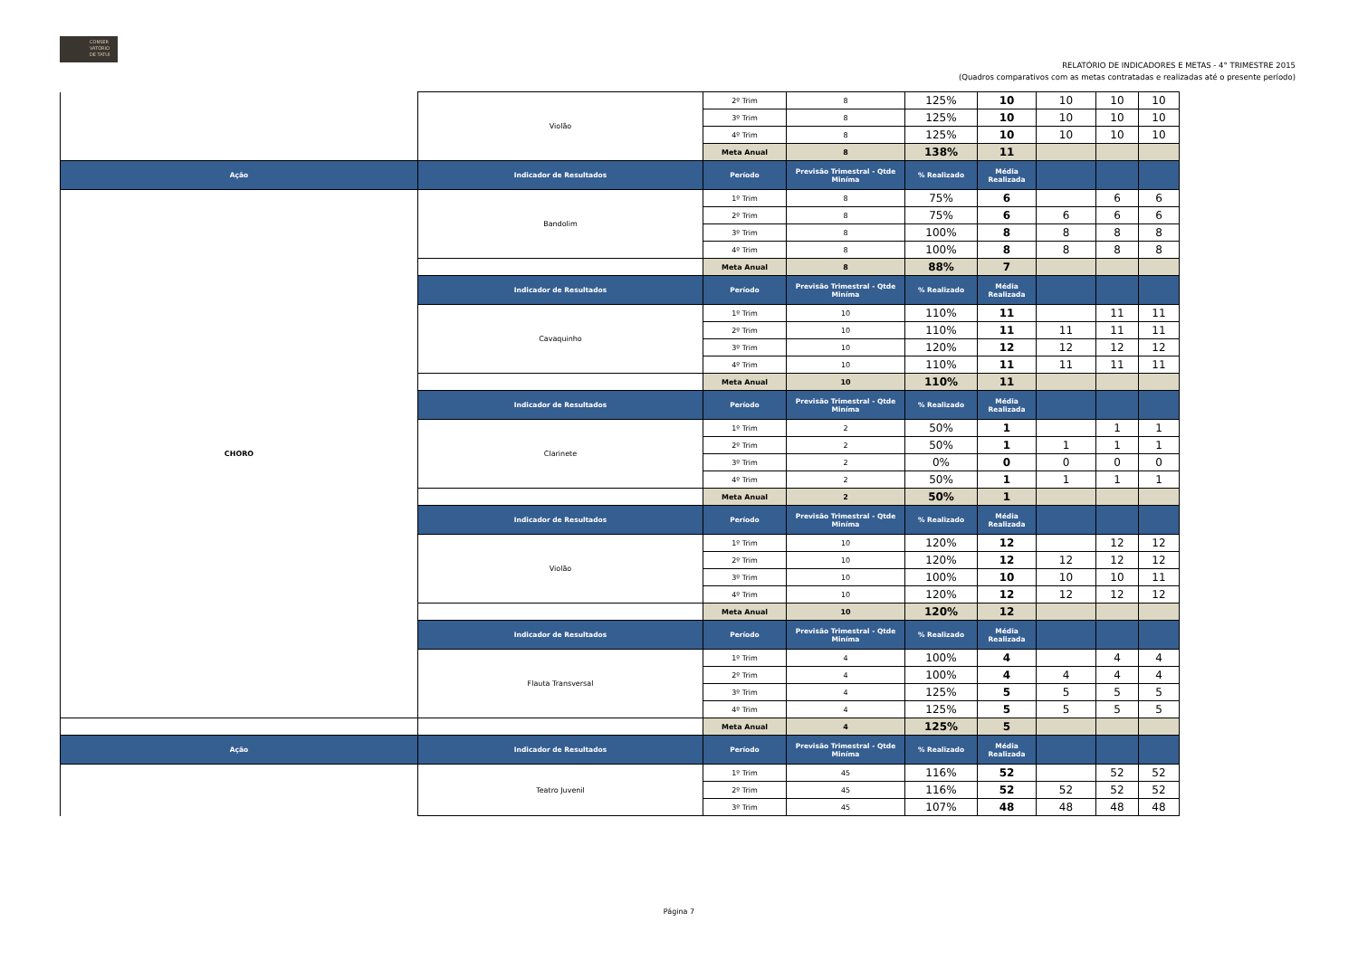CONSER
VATÓRIO
DE TATUÍ
RELATÓRIO DE INDICADORES E METAS - 4° TRIMESTRE 2015
(Quadros comparativos com as metas contratadas e realizadas até o presente período)
| | Violão | 2º Trim | 8 | 125% | 10 | 10 | 10 | 10 |
| | | 3º Trim | 8 | 125% | 10 | 10 | 10 | 10 |
| | | 4º Trim | 8 | 125% | 10 | 10 | 10 | 10 |
| | | Meta Anual | 8 | 138% | 11 | | | |
| Ação | Indicador de Resultados | Período | Previsão Trimestral - Qtde Miníma | % Realizado | Média Realizada | | | |
| CHORO | Bandolim | 1º Trim | 8 | 75% | 6 | | 6 | 6 |
| | | 2º Trim | 8 | 75% | 6 | 6 | 6 | 6 |
| | | 3º Trim | 8 | 100% | 8 | 8 | 8 | 8 |
| | | 4º Trim | 8 | 100% | 8 | 8 | 8 | 8 |
| | | Meta Anual | 8 | 88% | 7 | | | |
| | Indicador de Resultados | Período | Previsão Trimestral - Qtde Miníma | % Realizado | Média Realizada | | | |
| | Cavaquinho | 1º Trim | 10 | 110% | 11 | | 11 | 11 |
| | | 2º Trim | 10 | 110% | 11 | 11 | 11 | 11 |
| | | 3º Trim | 10 | 120% | 12 | 12 | 12 | 12 |
| | | 4º Trim | 10 | 110% | 11 | 11 | 11 | 11 |
| | | Meta Anual | 10 | 110% | 11 | | | |
| | Indicador de Resultados | Período | Previsão Trimestral - Qtde Miníma | % Realizado | Média Realizada | | | |
| | Clarinete | 1º Trim | 2 | 50% | 1 | | 1 | 1 |
| | | 2º Trim | 2 | 50% | 1 | 1 | 1 | 1 |
| | | 3º Trim | 2 | 0% | 0 | 0 | 0 | 0 |
| | | 4º Trim | 2 | 50% | 1 | 1 | 1 | 1 |
| | | Meta Anual | 2 | 50% | 1 | | | |
| | Indicador de Resultados | Período | Previsão Trimestral - Qtde Miníma | % Realizado | Média Realizada | | | |
| | Violão | 1º Trim | 10 | 120% | 12 | | 12 | 12 |
| | | 2º Trim | 10 | 120% | 12 | 12 | 12 | 12 |
| | | 3º Trim | 10 | 100% | 10 | 10 | 10 | 11 |
| | | 4º Trim | 10 | 120% | 12 | 12 | 12 | 12 |
| | | Meta Anual | 10 | 120% | 12 | | | |
| | Indicador de Resultados | Período | Previsão Trimestral - Qtde Miníma | % Realizado | Média Realizada | | | |
| | Flauta Transversal | 1º Trim | 4 | 100% | 4 | | 4 | 4 |
| | | 2º Trim | 4 | 100% | 4 | 4 | 4 | 4 |
| | | 3º Trim | 4 | 125% | 5 | 5 | 5 | 5 |
| | | 4º Trim | 4 | 125% | 5 | 5 | 5 | 5 |
| | | Meta Anual | 4 | 125% | 5 | | | |
| Ação | Indicador de Resultados | Período | Previsão Trimestral - Qtde Miníma | % Realizado | Média Realizada | | | |
| | Teatro Juvenil | 1º Trim | 45 | 116% | 52 | | 52 | 52 |
| | | 2º Trim | 45 | 116% | 52 | 52 | 52 | 52 |
| | | 3º Trim | 45 | 107% | 48 | 48 | 48 | 48 |
Página 7